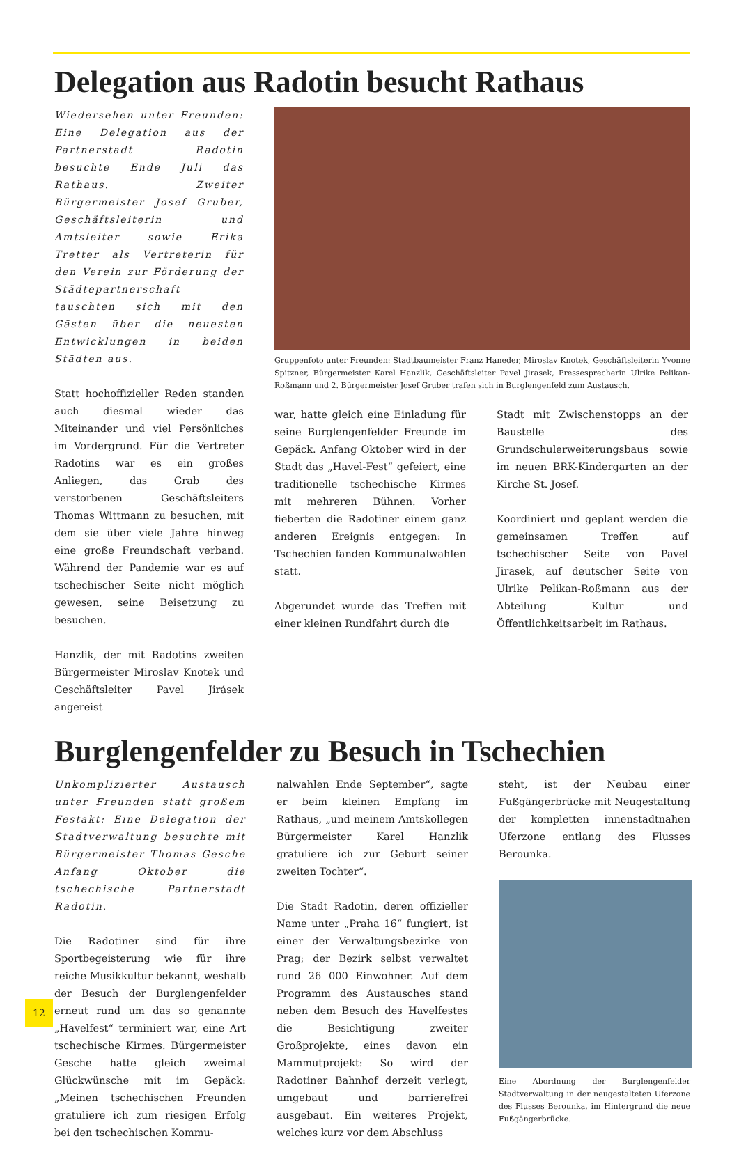Delegation aus Radotin besucht Rathaus
Wiedersehen unter Freunden: Eine Delegation aus der Partnerstadt Radotin besuchte Ende Juli das Rathaus. Zweiter Bürgermeister Josef Gruber, Geschäftsleiterin und Amtsleiter sowie Erika Tretter als Vertreterin für den Verein zur Förderung der Städtepartnerschaft tauschten sich mit den Gästen über die neuesten Entwicklungen in beiden Städten aus.
Statt hochoffizieller Reden standen auch diesmal wieder das Miteinander und viel Persönliches im Vordergrund. Für die Vertreter Radotins war es ein großes Anliegen, das Grab des verstorbenen Geschäftsleiters Thomas Wittmann zu besuchen, mit dem sie über viele Jahre hinweg eine große Freundschaft verband. Während der Pandemie war es auf tschechischer Seite nicht möglich gewesen, seine Beisetzung zu besuchen.
Hanzlik, der mit Radotins zweiten Bürgermeister Miroslav Knotek und Geschäftsleiter Pavel Jirásek angereist
Gruppenfoto unter Freunden: Stadtbaumeister Franz Haneder, Miroslav Knotek, Geschäftsleiterin Yvonne Spitzner, Bürgermeister Karel Hanzlik, Geschäftsleiter Pavel Jirasek, Pressesprecherin Ulrike Pelikan-Roßmann und 2. Bürgermeister Josef Gruber trafen sich in Burglengenfeld zum Austausch.
war, hatte gleich eine Einladung für seine Burglengenfelder Freunde im Gepäck. Anfang Oktober wird in der Stadt das „Havel-Fest“ gefeiert, eine traditionelle tschechische Kirmes mit mehreren Bühnen. Vorher fieberten die Radotiner einem ganz anderen Ereignis entgegen: In Tschechien fanden Kommunalwahlen statt.
Abgerundet wurde das Treffen mit einer kleinen Rundfahrt durch die
Stadt mit Zwischenstopps an der Baustelle des Grundschulerweiterungsbaus sowie im neuen BRK-Kindergarten an der Kirche St. Josef.
Koordiniert und geplant werden die gemeinsamen Treffen auf tschechischer Seite von Pavel Jirasek, auf deutscher Seite von Ulrike Pelikan-Roßmann aus der Abteilung Kultur und Öffentlichkeitsarbeit im Rathaus.
Burglengenfelder zu Besuch in Tschechien
Unkomplizierter Austausch unter Freunden statt großem Festakt: Eine Delegation der Stadtverwaltung besuchte mit Bürgermeister Thomas Gesche Anfang Oktober die tschechische Partnerstadt Radotin.
Die Radotiner sind für ihre Sportbegeisterung wie für ihre reiche Musikkultur bekannt, weshalb der Besuch der Burglengenfelder erneut rund um das so genannte „Havelfest“ terminiert war, eine Art tschechische Kirmes. Bürgermeister Gesche hatte gleich zweimal Glückwünsche mit im Gepäck: „Meinen tschechischen Freunden gratuliere ich zum riesigen Erfolg bei den tschechischen Kommu-
nalwahlen Ende September“, sagte er beim kleinen Empfang im Rathaus, „und meinem Amtskollegen Bürgermeister Karel Hanzlik gratuliere ich zur Geburt seiner zweiten Tochter“.
Die Stadt Radotin, deren offizieller Name unter „Praha 16“ fungiert, ist einer der Verwaltungsbezirke von Prag; der Bezirk selbst verwaltet rund 26 000 Einwohner. Auf dem Programm des Austausches stand neben dem Besuch des Havelfestes die Besichtigung zweiter Großprojekte, eines davon ein Mammutprojekt: So wird der Radotiner Bahnhof derzeit verlegt, umgebaut und barrierefrei ausgebaut. Ein weiteres Projekt, welches kurz vor dem Abschluss
steht, ist der Neubau einer Fußgängerbrücke mit Neugestaltung der kompletten innenstadtnahen Uferzone entlang des Flusses Berounka.
Eine Abordnung der Burglengenfelder Stadtverwaltung in der neugestalteten Uferzone des Flusses Berounka, im Hintergrund die neue Fußgängerbrücke.
12